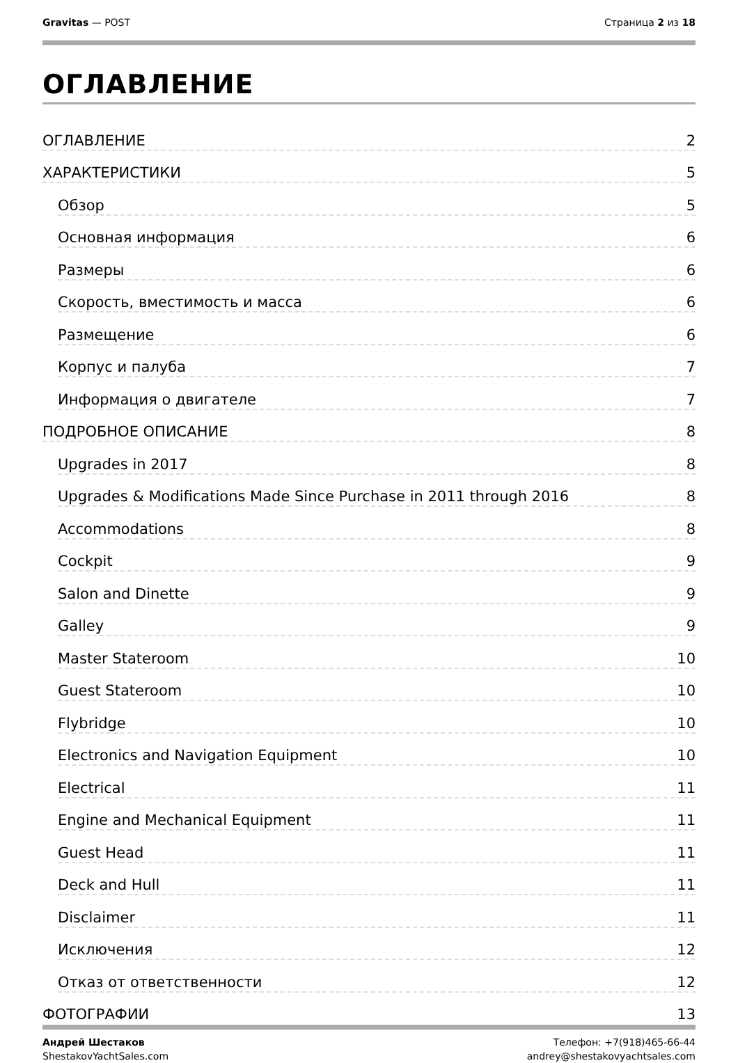Gravitas — POST Страница 2 из 18
ОГЛАВЛЕНИЕ
ОГЛАВЛЕНИЕ 2
ХАРАКТЕРИСТИКИ 5
Обзор 5
Основная информация 6
Размеры 6
Скорость, вместимость и масса 6
Размещение 6
Корпус и палуба 7
Информация о двигателе 7
ПОДРОБНОЕ ОПИСАНИЕ 8
Upgrades in 2017 8
Upgrades & Modifications Made Since Purchase in 2011 through 2016 8
Accommodations 8
Cockpit 9
Salon and Dinette 9
Galley 9
Master Stateroom 10
Guest Stateroom 10
Flybridge 10
Electronics and Navigation Equipment 10
Electrical 11
Engine and Mechanical Equipment 11
Guest Head 11
Deck and Hull 11
Disclaimer 11
Исключения 12
Отказ от ответственности 12
ФОТОГРАФИИ 13
Андрей Шестаков
ShestakovYachtSales.com
Телефон: +7(918)465-66-44
andrey@shestakovyachtsales.com